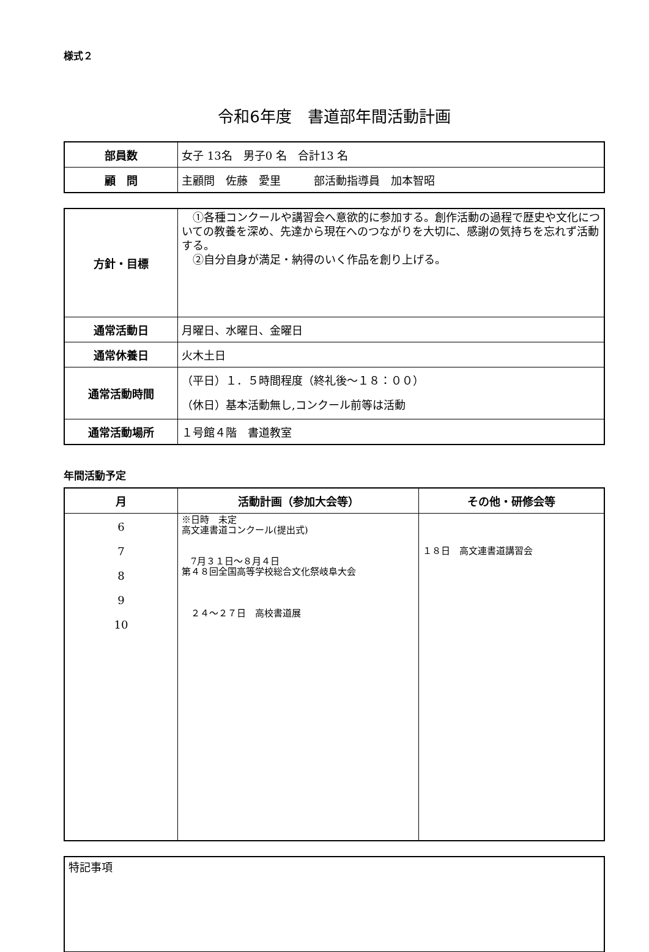様式２
令和6年度　書道部年間活動計画
| 部員数 | 女子 13名 男子0 名 合計13 名 |
| 顧 問 | 主顧問 佐藤 愛里 部活動指導員 加本智昭 |
| 方針・目標 | ①各種コンクールや講習会へ意欲的に参加する。創作活動の過程で歴史や文化についての教養を深め、先達から現在へのつながりを大切に、感謝の気持ちを忘れず活動する。 ②自分自身が満足・納得のいく作品を創り上げる。 |
| 通常活動日 | 月曜日、水曜日、金曜日 |
| 通常休養日 | 火木土日 |
| 通常活動時間 | （平日）１．５時間程度（終礼後～１８：００） （休日）基本活動無し,コンクール前等は活動 |
| 通常活動場所 | １号館４階 書道教室 |
年間活動予定
| 月 | 活動計画（参加大会等） | その他・研修会等 |
| --- | --- | --- |
| 6 7 8 9 10 | ※日時 未定 高文連書道コンクール(提出式) 7月３１日～８月４日 第４８回全国高等学校総合文化祭岐阜大会 ２４～２７日 高校書道展 | １８日 高文連書道講習会 |
| 特記事項 |